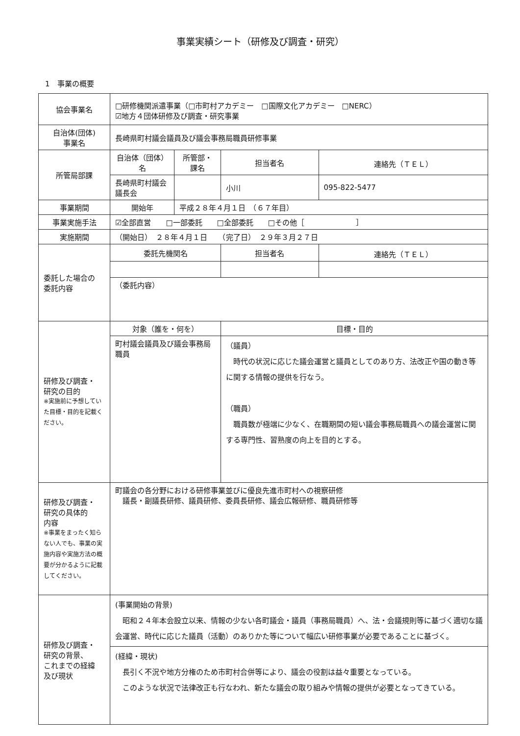事業実績シート（研修及び調査・研究）
1　事業の概要
| 協会事業名 | □研修機関派遣事業（□市町村アカデミー □国際文化アカデミー □NERC） ☑地方４団体研修及び調査・研究事業 | | | | |
| 自治体(団体) 事業名 | 長崎県町村議会議員及び議会事務局職員研修事業 | | | | |
| 所管局部課 | 自治体（団体）名 | | 所管部・課名 | 担当者名 | 連絡先（ＴＥＬ） |
| | 長崎県町村議会議長会 | | | 小川 | 095-822-5477 |
| 事業期間 | 開始年 | 平成２８年４月１日 （６７年目） | | | |
| 事業実施手法 | ☑全部直営 □一部委託 □全部委託 □その他［ ］ | | | | |
| 実施期間 | （開始日） ２８年４月１日 （完了日） ２９年３月２７日 | | | | |
| 委託した場合の 委託内容 | 委託先機関名 | | | 担当者名 | 連絡先（ＴＥＬ） |
| | （委託内容） | | | | |
| 研修及び調査・ 研究の目的 ※実施前に予想していた目標・目的を記載ください。 | 対象（誰を・何を） | | | 目標・目的 | |
| | 町村議会議員及び議会事務局職員 | | | （議員） 時代の状況に応じた議会運営と議員としてのあり方、法改正や国の動き等に関する情報の提供を行なう。 （職員） 職員数が極端に少なく、在職期間の短い議会事務局職員への議会運営に関する専門性、習熟度の向上を目的とする。 | |
| 研修及び調査・ 研究の具体的 内容 ※事業をまったく知らない人でも、事業の実施内容や実施方法の概要が分かるように記載してください。 | 町議会の各分野における研修事業並びに優良先進市町村への視察研修 議長・副議長研修、議員研修、委員長研修、議会広報研修、職員研修等 | | | | |
| 研修及び調査・ 研究の背景、 これまでの経緯 及び現状 | (事業開始の背景) 昭和２４年本会設立以来、情報の少ない各町議会・議員（事務局職員）へ、法・会議規則等に基づく適切な議会運営、時代に応じた議員（活動）のありかた等について幅広い研修事業が必要であることに基づく。 | | | | |
| | (経緯・現状) 長引く不況や地方分権のため市町村合併等により、議会の役割は益々重要となっている。 このような状況で法律改正も行なわれ、新たな議会の取り組みや情報の提供が必要となってきている。 | | | | |